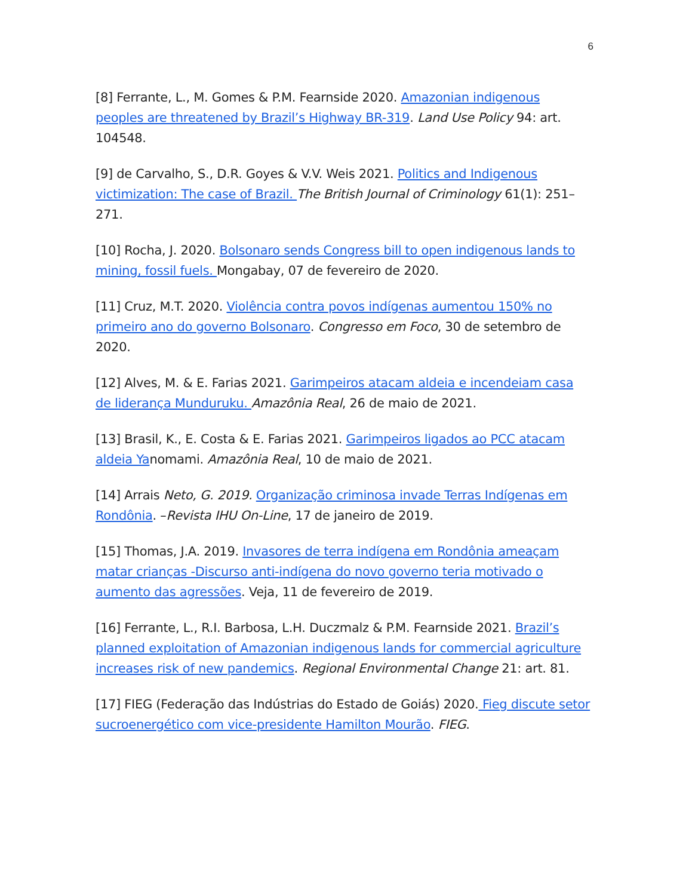6
[8] Ferrante, L., M. Gomes & P.M. Fearnside 2020. Amazonian indigenous peoples are threatened by Brazil’s Highway BR-319. Land Use Policy 94: art. 104548.
[9] de Carvalho, S., D.R. Goyes & V.V. Weis 2021. Politics and Indigenous victimization: The case of Brazil. The British Journal of Criminology 61(1): 251–271.
[10] Rocha, J. 2020. Bolsonaro sends Congress bill to open indigenous lands to mining, fossil fuels. Mongabay, 07 de fevereiro de 2020.
[11] Cruz, M.T. 2020. Violência contra povos indígenas aumentou 150% no primeiro ano do governo Bolsonaro. Congresso em Foco, 30 de setembro de 2020.
[12] Alves, M. & E. Farias 2021. Garimpeiros atacam aldeia e incendeiam casa de liderança Munduruku. Amazônia Real, 26 de maio de 2021.
[13] Brasil, K., E. Costa & E. Farias 2021. Garimpeiros ligados ao PCC atacam aldeia Yanomami. Amazônia Real, 10 de maio de 2021.
[14] Arrais Neto, G. 2019. Organização criminosa invade Terras Indígenas em Rondônia. –Revista IHU On-Line, 17 de janeiro de 2019.
[15] Thomas, J.A. 2019. Invasores de terra indígena em Rondônia ameaçam matar crianças -Discurso anti-indígena do novo governo teria motivado o aumento das agressões. Veja, 11 de fevereiro de 2019.
[16] Ferrante, L., R.I. Barbosa, L.H. Duczmalz & P.M. Fearnside 2021. Brazil’s planned exploitation of Amazonian indigenous lands for commercial agriculture increases risk of new pandemics. Regional Environmental Change 21: art. 81.
[17] FIEG (Federação das Indústrias do Estado de Goiás) 2020. Fieg discute setor sucroenergético com vice-presidente Hamilton Mourão. FIEG.